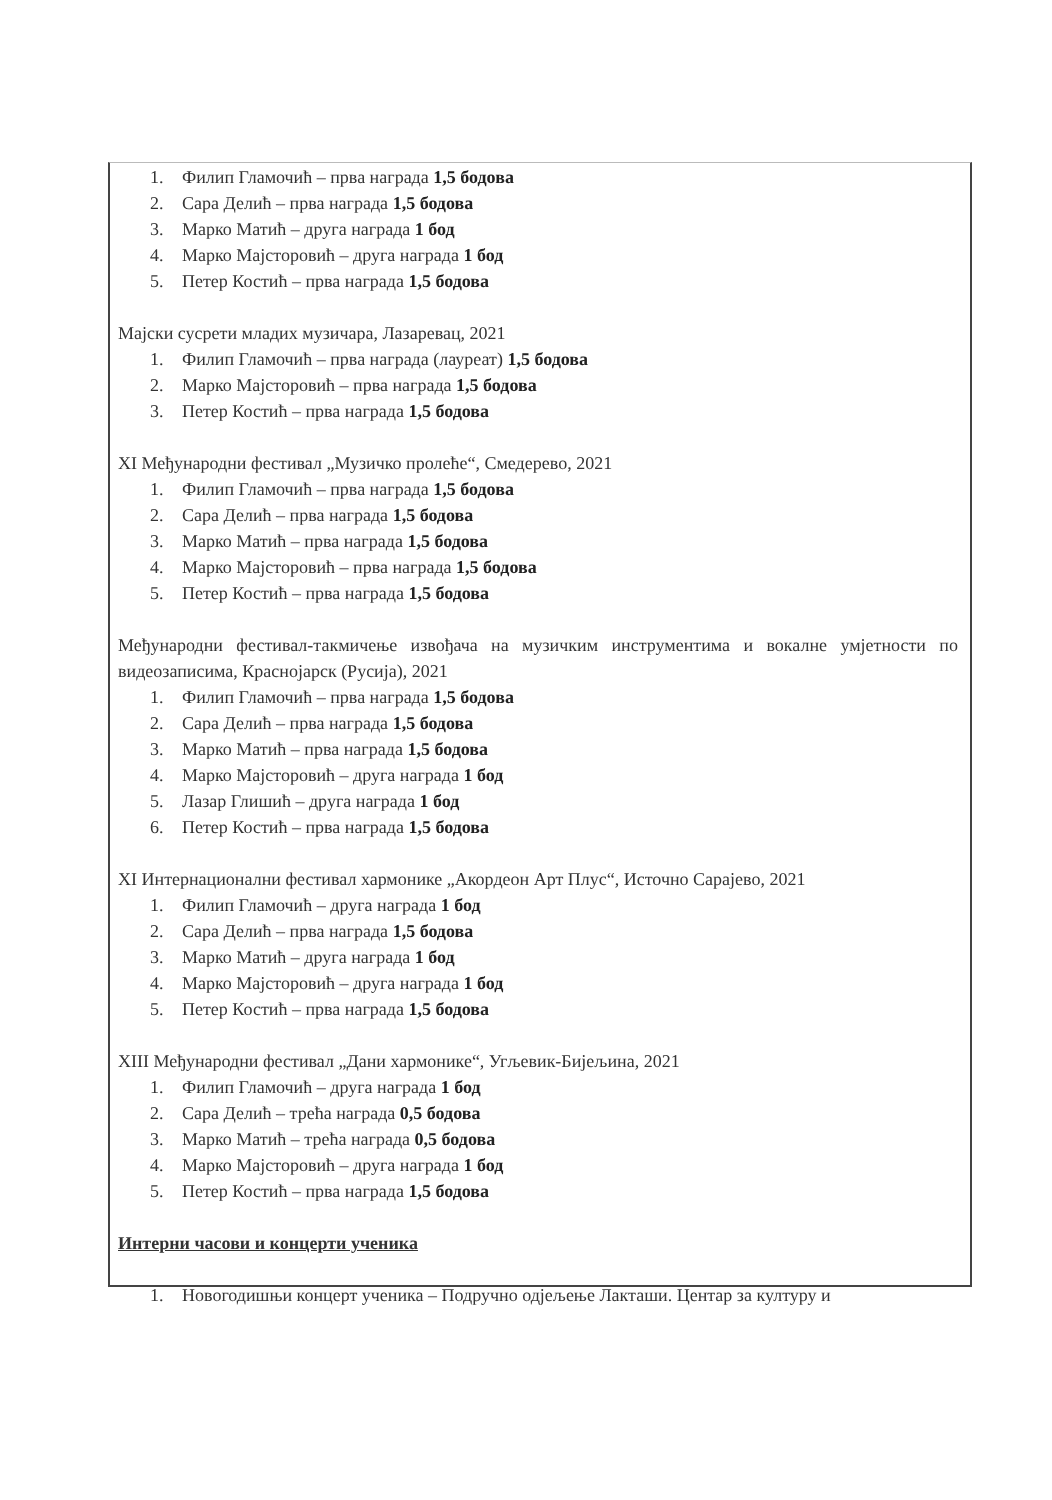1. Филип Гламочић – прва награда 1,5 бодова
2. Сара Делић – прва награда 1,5 бодова
3. Марко Матић – друга награда 1 бод
4. Марко Мајсторовић – друга награда 1 бод
5. Петер Костић – прва награда 1,5 бодова
Мајски сусрети младих музичара, Лазаревац, 2021
1. Филип Гламочић – прва награда (лауреат) 1,5 бодова
2. Марко Мајсторовић – прва награда 1,5 бодова
3. Петер Костић – прва награда 1,5 бодова
XI Међународни фестивал „Музичко пролеће“, Смедерево, 2021
1. Филип Гламочић – прва награда 1,5 бодова
2. Сара Делић – прва награда 1,5 бодова
3. Марко Матић – прва награда 1,5 бодова
4. Марко Мајсторовић – прва награда 1,5 бодова
5. Петер Костић – прва награда 1,5 бодова
Међународни фестивал-такмичење извођача на музичким инструментима и вокалне умјетности по видеозаписима, Краснојарск (Русија), 2021
1. Филип Гламочић – прва награда 1,5 бодова
2. Сара Делић – прва награда 1,5 бодова
3. Марко Матић – прва награда 1,5 бодова
4. Марко Мајсторовић – друга награда 1 бод
5. Лазар Глишић – друга награда 1 бод
6. Петер Костић – прва награда 1,5 бодова
XI Интернационални фестивал хармонике „Акордеон Арт Плус“, Источно Сарајево, 2021
1. Филип Гламочић – друга награда 1 бод
2. Сара Делић – прва награда 1,5 бодова
3. Марко Матић – друга награда 1 бод
4. Марко Мајсторовић – друга награда 1 бод
5. Петер Костић – прва награда 1,5 бодова
XIII Међународни фестивал „Дани хармонике“, Угљевик-Бијељина, 2021
1. Филип Гламочић – друга награда 1 бод
2. Сара Делић – трећа награда 0,5 бодова
3. Марко Матић – трећа награда 0,5 бодова
4. Марко Мајсторовић – друга награда 1 бод
5. Петер Костић – прва награда 1,5 бодова
Интерни часови и концерти ученика
1. Новогодишњи концерт ученика – Подручно одјељење Лакташи. Центар за културу и